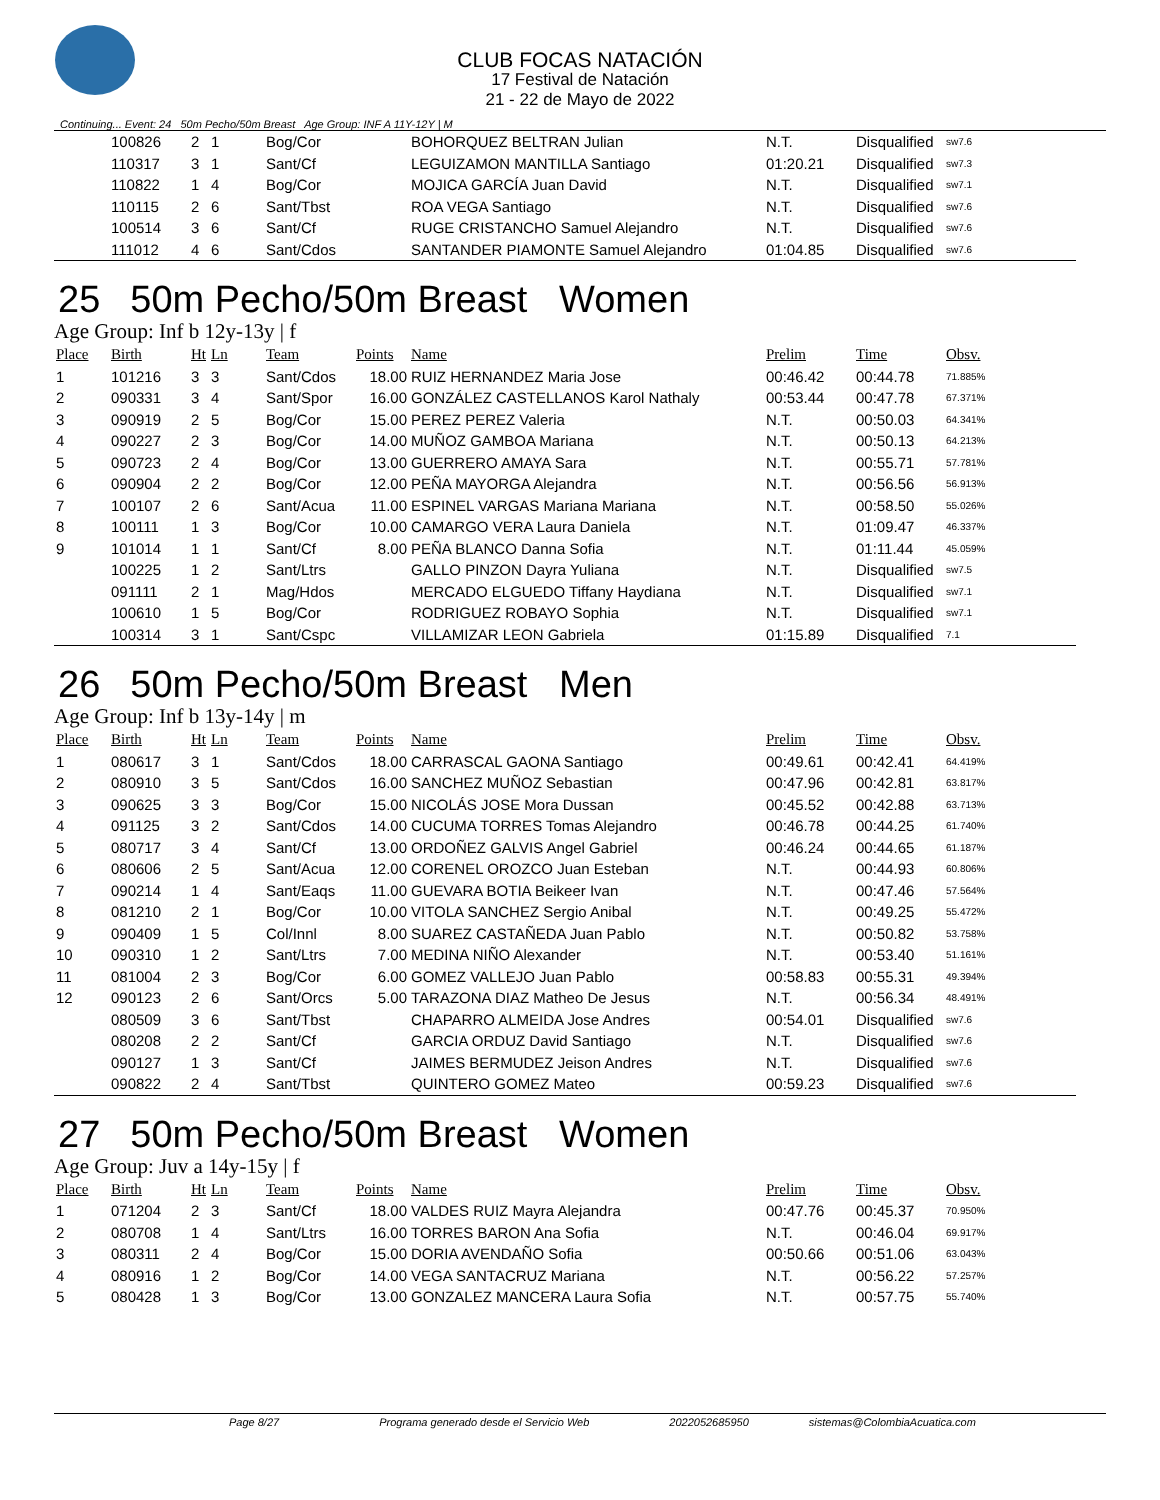CLUB FOCAS NATACIÓN
17 Festival de Natación
21 - 22 de Mayo de 2022
Continuing... Event: 24 50m Pecho/50m Breast Age Group: INF A 11Y-12Y | M
| | 100826 | 2 | 1 | Bog/Cor | | BOHORQUEZ BELTRAN Julian | N.T. | Disqualified | sw7.6 |
| | 110317 | 3 | 1 | Sant/Cf | | LEGUIZAMON MANTILLA Santiago | 01:20.21 | Disqualified | sw7.3 |
| | 110822 | 1 | 4 | Bog/Cor | | MOJICA GARCÍA Juan David | N.T. | Disqualified | sw7.1 |
| | 110115 | 2 | 6 | Sant/Tbst | | ROA VEGA Santiago | N.T. | Disqualified | sw7.6 |
| | 100514 | 3 | 6 | Sant/Cf | | RUGE CRISTANCHO Samuel Alejandro | N.T. | Disqualified | sw7.6 |
| | 111012 | 4 | 6 | Sant/Cdos | | SANTANDER PIAMONTE Samuel Alejandro | 01:04.85 | Disqualified | sw7.6 |
25 50m Pecho/50m Breast Women
Age Group: Inf b 12y-13y | f
| Place | Birth | Ht | Ln | Team | Points | Name | Prelim | Time | Obsv. |
| --- | --- | --- | --- | --- | --- | --- | --- | --- | --- |
| 1 | 101216 | 3 | 3 | Sant/Cdos | 18.00 | RUIZ HERNANDEZ Maria Jose | 00:46.42 | 00:44.78 | 71.885% |
| 2 | 090331 | 3 | 4 | Sant/Spor | 16.00 | GONZÁLEZ CASTELLANOS Karol Nathaly | 00:53.44 | 00:47.78 | 67.371% |
| 3 | 090919 | 2 | 5 | Bog/Cor | 15.00 | PEREZ PEREZ Valeria | N.T. | 00:50.03 | 64.341% |
| 4 | 090227 | 2 | 3 | Bog/Cor | 14.00 | MUÑOZ GAMBOA Mariana | N.T. | 00:50.13 | 64.213% |
| 5 | 090723 | 2 | 4 | Bog/Cor | 13.00 | GUERRERO AMAYA Sara | N.T. | 00:55.71 | 57.781% |
| 6 | 090904 | 2 | 2 | Bog/Cor | 12.00 | PEÑA MAYORGA Alejandra | N.T. | 00:56.56 | 56.913% |
| 7 | 100107 | 2 | 6 | Sant/Acua | 11.00 | ESPINEL VARGAS Mariana Mariana | N.T. | 00:58.50 | 55.026% |
| 8 | 100111 | 1 | 3 | Bog/Cor | 10.00 | CAMARGO VERA Laura Daniela | N.T. | 01:09.47 | 46.337% |
| 9 | 101014 | 1 | 1 | Sant/Cf | 8.00 | PEÑA BLANCO Danna Sofia | N.T. | 01:11.44 | 45.059% |
| | 100225 | 1 | 2 | Sant/Ltrs | | GALLO PINZON Dayra Yuliana | N.T. | Disqualified | sw7.5 |
| | 091111 | 2 | 1 | Mag/Hdos | | MERCADO ELGUEDO Tiffany Haydiana | N.T. | Disqualified | sw7.1 |
| | 100610 | 1 | 5 | Bog/Cor | | RODRIGUEZ ROBAYO Sophia | N.T. | Disqualified | sw7.1 |
| | 100314 | 3 | 1 | Sant/Cspc | | VILLAMIZAR LEON Gabriela | 01:15.89 | Disqualified | 7.1 |
26 50m Pecho/50m Breast Men
Age Group: Inf b 13y-14y | m
| Place | Birth | Ht | Ln | Team | Points | Name | Prelim | Time | Obsv. |
| --- | --- | --- | --- | --- | --- | --- | --- | --- | --- |
| 1 | 080617 | 3 | 1 | Sant/Cdos | 18.00 | CARRASCAL GAONA Santiago | 00:49.61 | 00:42.41 | 64.419% |
| 2 | 080910 | 3 | 5 | Sant/Cdos | 16.00 | SANCHEZ MUÑOZ Sebastian | 00:47.96 | 00:42.81 | 63.817% |
| 3 | 090625 | 3 | 3 | Bog/Cor | 15.00 | NICOLÁS JOSE Mora Dussan | 00:45.52 | 00:42.88 | 63.713% |
| 4 | 091125 | 3 | 2 | Sant/Cdos | 14.00 | CUCUMA TORRES Tomas Alejandro | 00:46.78 | 00:44.25 | 61.740% |
| 5 | 080717 | 3 | 4 | Sant/Cf | 13.00 | ORDOÑEZ GALVIS Angel Gabriel | 00:46.24 | 00:44.65 | 61.187% |
| 6 | 080606 | 2 | 5 | Sant/Acua | 12.00 | CORENEL OROZCO Juan Esteban | N.T. | 00:44.93 | 60.806% |
| 7 | 090214 | 1 | 4 | Sant/Eaqs | 11.00 | GUEVARA BOTIA Beikeer Ivan | N.T. | 00:47.46 | 57.564% |
| 8 | 081210 | 2 | 1 | Bog/Cor | 10.00 | VITOLA SANCHEZ Sergio Anibal | N.T. | 00:49.25 | 55.472% |
| 9 | 090409 | 1 | 5 | Col/Innl | 8.00 | SUAREZ CASTAÑEDA Juan Pablo | N.T. | 00:50.82 | 53.758% |
| 10 | 090310 | 1 | 2 | Sant/Ltrs | 7.00 | MEDINA NIÑO Alexander | N.T. | 00:53.40 | 51.161% |
| 11 | 081004 | 2 | 3 | Bog/Cor | 6.00 | GOMEZ VALLEJO Juan Pablo | 00:58.83 | 00:55.31 | 49.394% |
| 12 | 090123 | 2 | 6 | Sant/Orcs | 5.00 | TARAZONA DIAZ Matheo De Jesus | N.T. | 00:56.34 | 48.491% |
| | 080509 | 3 | 6 | Sant/Tbst | | CHAPARRO ALMEIDA Jose Andres | 00:54.01 | Disqualified | sw7.6 |
| | 080208 | 2 | 2 | Sant/Cf | | GARCIA ORDUZ David Santiago | N.T. | Disqualified | sw7.6 |
| | 090127 | 1 | 3 | Sant/Cf | | JAIMES BERMUDEZ Jeison Andres | N.T. | Disqualified | sw7.6 |
| | 090822 | 2 | 4 | Sant/Tbst | | QUINTERO GOMEZ Mateo | 00:59.23 | Disqualified | sw7.6 |
27 50m Pecho/50m Breast Women
Age Group: Juv a 14y-15y | f
| Place | Birth | Ht | Ln | Team | Points | Name | Prelim | Time | Obsv. |
| --- | --- | --- | --- | --- | --- | --- | --- | --- | --- |
| 1 | 071204 | 2 | 3 | Sant/Cf | 18.00 | VALDES RUIZ Mayra Alejandra | 00:47.76 | 00:45.37 | 70.950% |
| 2 | 080708 | 1 | 4 | Sant/Ltrs | 16.00 | TORRES BARON Ana Sofia | N.T. | 00:46.04 | 69.917% |
| 3 | 080311 | 2 | 4 | Bog/Cor | 15.00 | DORIA AVENDAÑO Sofia | 00:50.66 | 00:51.06 | 63.043% |
| 4 | 080916 | 1 | 2 | Bog/Cor | 14.00 | VEGA SANTACRUZ Mariana | N.T. | 00:56.22 | 57.257% |
| 5 | 080428 | 1 | 3 | Bog/Cor | 13.00 | GONZALEZ MANCERA Laura Sofia | N.T. | 00:57.75 | 55.740% |
Page 8/27 Programa generado desde el Servicio Web 2022052685950 sistemas@ColombiaAcuatica.com